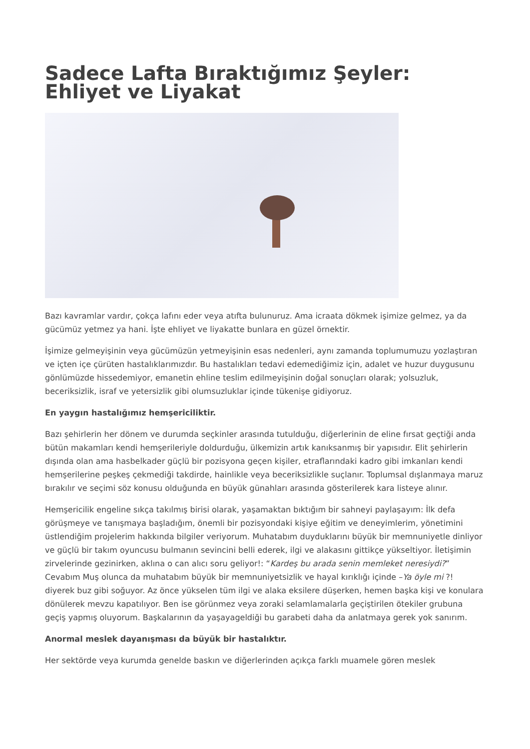Sadece Lafta Bıraktığımız Şeyler: Ehliyet ve Liyakat
Bazı kavramlar vardır, çokça lafını eder veya atıfta bulunuruz. Ama icraata dökmek işimize gelmez, ya da gücümüz yetmez ya hani. İşte ehliyet ve liyakatte bunlara en güzel örnektir.
İşimize gelmeyişinin veya gücümüzün yetmeyişinin esas nedenleri, aynı zamanda toplumumuzu yozlaştıran ve içten içe çürüten hastalıklarımızdır. Bu hastalıkları tedavi edemediğimiz için, adalet ve huzur duygusunu gönlümüzde hissedemiyor, emanetin ehline teslim edilmeyişinin doğal sonuçları olarak; yolsuzluk, beceriksizlik, israf ve yetersizlik gibi olumsuzluklar içinde tükenişe gidiyoruz.
En yaygın hastalığımız hemşericiliktir.
Bazı şehirlerin her dönem ve durumda seçkinler arasında tutulduğu, diğerlerinin de eline fırsat geçtiği anda bütün makamları kendi hemşerileriyle doldurduğu, ülkemizin artık kanıksanmış bir yapısıdır. Elit şehirlerin dışında olan ama hasbelkader güçlü bir pozisyona geçen kişiler, etraflarındaki kadro gibi imkanları kendi hemşerilerine peşkeş çekmediği takdirde, hainlikle veya beceriksizlikle suçlanır. Toplumsal dışlanmaya maruz bırakılır ve seçimi söz konusu olduğunda en büyük günahları arasında gösterilerek kara listeye alınır.
Hemşericilik engeline sıkça takılmış birisi olarak, yaşamaktan bıktığım bir sahneyi paylaşayım: İlk defa görüşmeye ve tanışmaya başladığım, önemli bir pozisyondaki kişiye eğitim ve deneyimlerim, yönetimini üstlendiğim projelerim hakkında bilgiler veriyorum. Muhatabım duyduklarını büyük bir memnuniyetle dinliyor ve güçlü bir takım oyuncusu bulmanın sevincini belli ederek, ilgi ve alakasını gittikçe yükseltiyor. İletişimin zirvelerinde gezinirken, aklına o can alıcı soru geliyor!: “Kardeş bu arada senin memleket neresiydi?” Cevabım Muş olunca da muhatabım büyük bir memnuniyetsizlik ve hayal kırıklığı içinde –Ya öyle mi ?! diyerek buz gibi soğuyor. Az önce yükselen tüm ilgi ve alaka eksilere düşerken, hemen başka kişi ve konulara dönülerek mevzu kapatılıyor. Ben ise görünmez veya zoraki selamlamalarla geçiştirilen ötekiler grubuna geçiş yapmış oluyorum. Başkalarının da yaşayageldiği bu garabeti daha da anlatmaya gerek yok sanırım.
Anormal meslek dayanışması da büyük bir hastalıktır.
Her sektörde veya kurumda genelde baskın ve diğerlerinden açıkça farklı muamele gören meslek